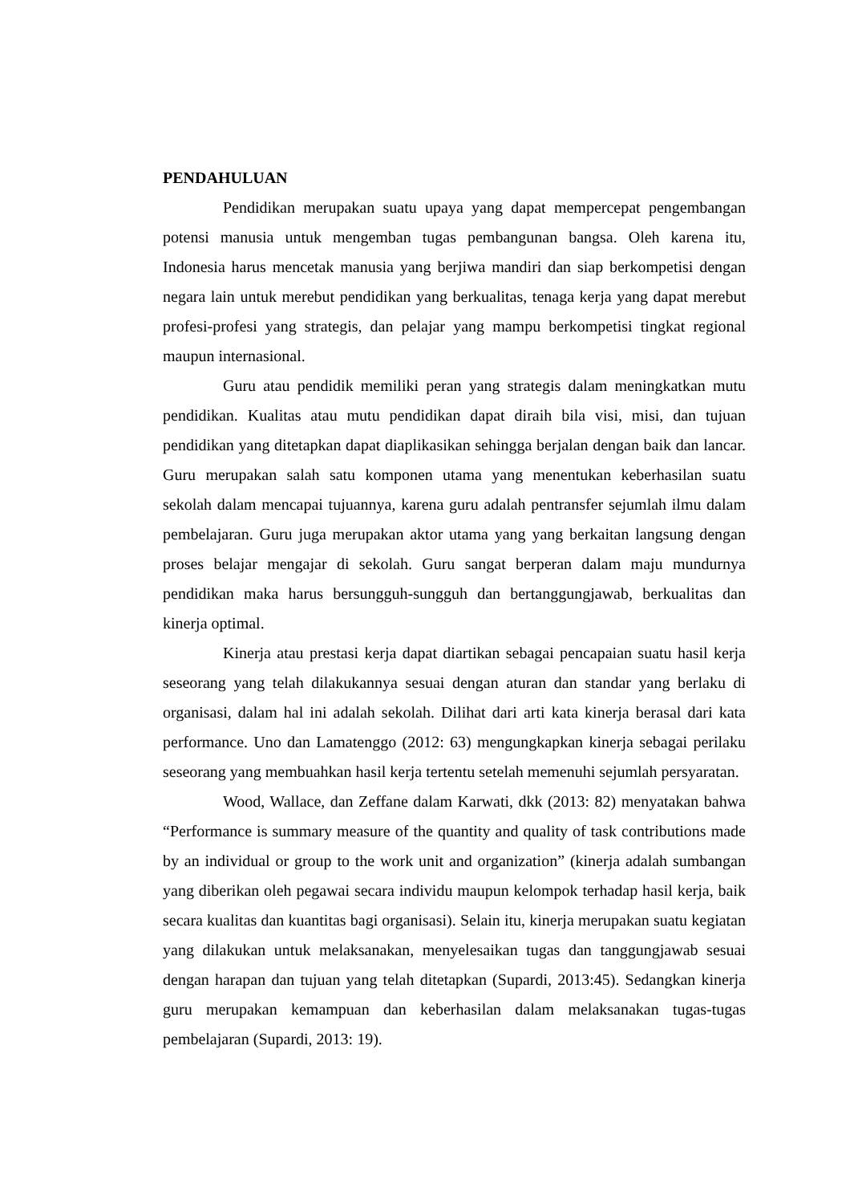PENDAHULUAN
Pendidikan merupakan suatu upaya yang dapat mempercepat pengembangan potensi manusia untuk mengemban tugas pembangunan bangsa. Oleh karena itu, Indonesia harus mencetak manusia yang berjiwa mandiri dan siap berkompetisi dengan negara lain untuk merebut pendidikan yang berkualitas, tenaga kerja yang dapat merebut profesi-profesi yang strategis, dan pelajar yang mampu berkompetisi tingkat regional maupun internasional.
Guru atau pendidik memiliki peran yang strategis dalam meningkatkan mutu pendidikan. Kualitas atau mutu pendidikan dapat diraih bila visi, misi, dan tujuan pendidikan yang ditetapkan dapat diaplikasikan sehingga berjalan dengan baik dan lancar. Guru merupakan salah satu komponen utama yang menentukan keberhasilan suatu sekolah dalam mencapai tujuannya, karena guru adalah pentransfer sejumlah ilmu dalam pembelajaran. Guru juga merupakan aktor utama yang yang berkaitan langsung dengan proses belajar mengajar di sekolah. Guru sangat berperan dalam maju mundurnya pendidikan maka harus bersungguh-sungguh dan bertanggungjawab, berkualitas dan kinerja optimal.
Kinerja atau prestasi kerja dapat diartikan sebagai pencapaian suatu hasil kerja seseorang yang telah dilakukannya sesuai dengan aturan dan standar yang berlaku di organisasi, dalam hal ini adalah sekolah. Dilihat dari arti kata kinerja berasal dari kata performance. Uno dan Lamatenggo (2012: 63) mengungkapkan kinerja sebagai perilaku seseorang yang membuahkan hasil kerja tertentu setelah memenuhi sejumlah persyaratan.
Wood, Wallace, dan Zeffane dalam Karwati, dkk (2013: 82) menyatakan bahwa “Performance is summary measure of the quantity and quality of task contributions made by an individual or group to the work unit and organization” (kinerja adalah sumbangan yang diberikan oleh pegawai secara individu maupun kelompok terhadap hasil kerja, baik secara kualitas dan kuantitas bagi organisasi). Selain itu, kinerja merupakan suatu kegiatan yang dilakukan untuk melaksanakan, menyelesaikan tugas dan tanggungjawab sesuai dengan harapan dan tujuan yang telah ditetapkan (Supardi, 2013:45). Sedangkan kinerja guru merupakan kemampuan dan keberhasilan dalam melaksanakan tugas-tugas pembelajaran (Supardi, 2013: 19).